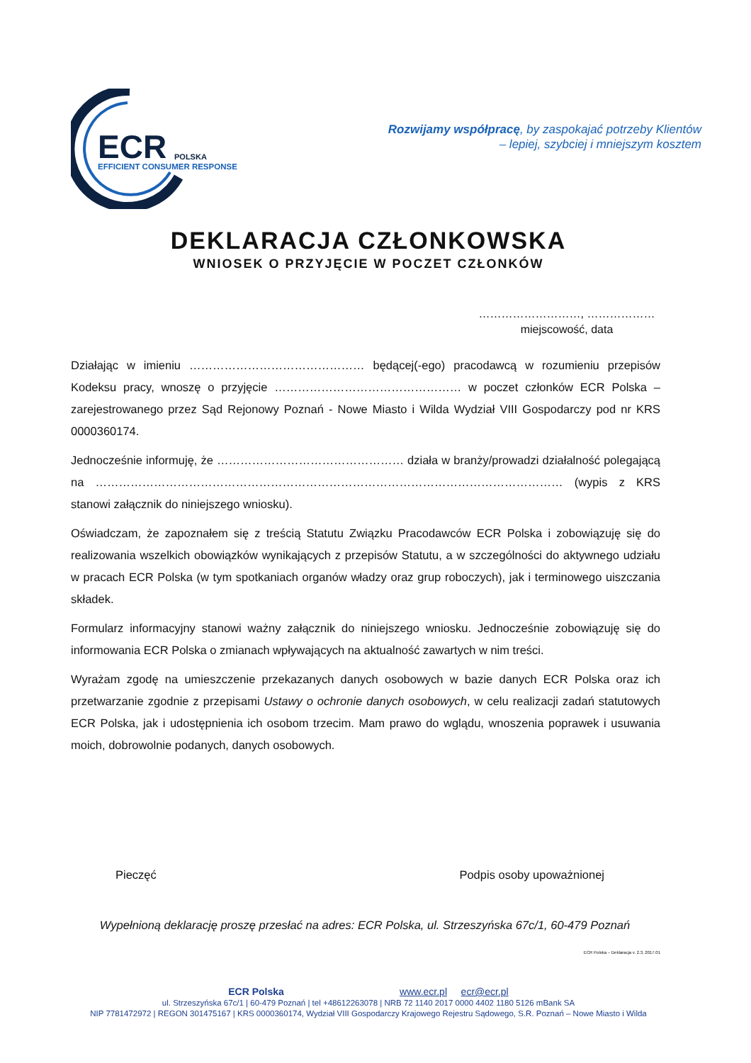ECR POLSKA
EFFICIENT CONSUMER RESPONSE
Rozwijamy współpracę, by zaspokajać potrzeby Klientów
– lepiej, szybciej i mniejszym kosztem
DEKLARACJA CZŁONKOWSKA
WNIOSEK O PRZYJĘCIE W POCZET CZŁONKÓW
………………………, ………………
miejscowość, data
Działając w imieniu ……………………………………… będącej(-ego) pracodawcą w rozumieniu przepisów Kodeksu pracy, wnoszę o przyjęcie ………………………………………… w poczet członków ECR Polska – zarejestrowanego przez Sąd Rejonowy Poznań - Nowe Miasto i Wilda Wydział VIII Gospodarczy pod nr KRS 0000360174.
Jednocześnie informuję, że ………………………………………… działa w branży/prowadzi działalność polegającą na ………………………………………………………………………………………………………… (wypis z KRS stanowi załącznik do niniejszego wniosku).
Oświadczam, że zapoznałem się z treścią Statutu Związku Pracodawców ECR Polska i zobowiązuję się do realizowania wszelkich obowiązków wynikających z przepisów Statutu, a w szczególności do aktywnego udziału w pracach ECR Polska (w tym spotkaniach organów władzy oraz grup roboczych), jak i terminowego uiszczania składek.
Formularz informacyjny stanowi ważny załącznik do niniejszego wniosku. Jednocześnie zobowiązuję się do informowania ECR Polska o zmianach wpływających na aktualność zawartych w nim treści.
Wyrażam zgodę na umieszczenie przekazanych danych osobowych w bazie danych ECR Polska oraz ich przetwarzanie zgodnie z przepisami Ustawy o ochronie danych osobowych, w celu realizacji zadań statutowych ECR Polska, jak i udostępnienia ich osobom trzecim. Mam prawo do wglądu, wnoszenia poprawek i usuwania moich, dobrowolnie podanych, danych osobowych.
Pieczęć Podpis osoby upoważnionej
Wypełnioną deklarację proszę przesłać na adres: ECR Polska, ul. Strzeszyńska 67c/1, 60-479 Poznań
ECR Polska – Deklaracja v. 2.3, 2017.01
ECR Polska www.ecr.pl ecr@ecr.pl
ul. Strzeszyńska 67c/1 | 60-479 Poznań | tel +48612263078 | NRB 72 1140 2017 0000 4402 1180 5126 mBank SA
NIP 7781472972 | REGON 301475167 | KRS 0000360174, Wydział VIII Gospodarczy Krajowego Rejestru Sądowego, S.R. Poznań – Nowe Miasto i Wilda